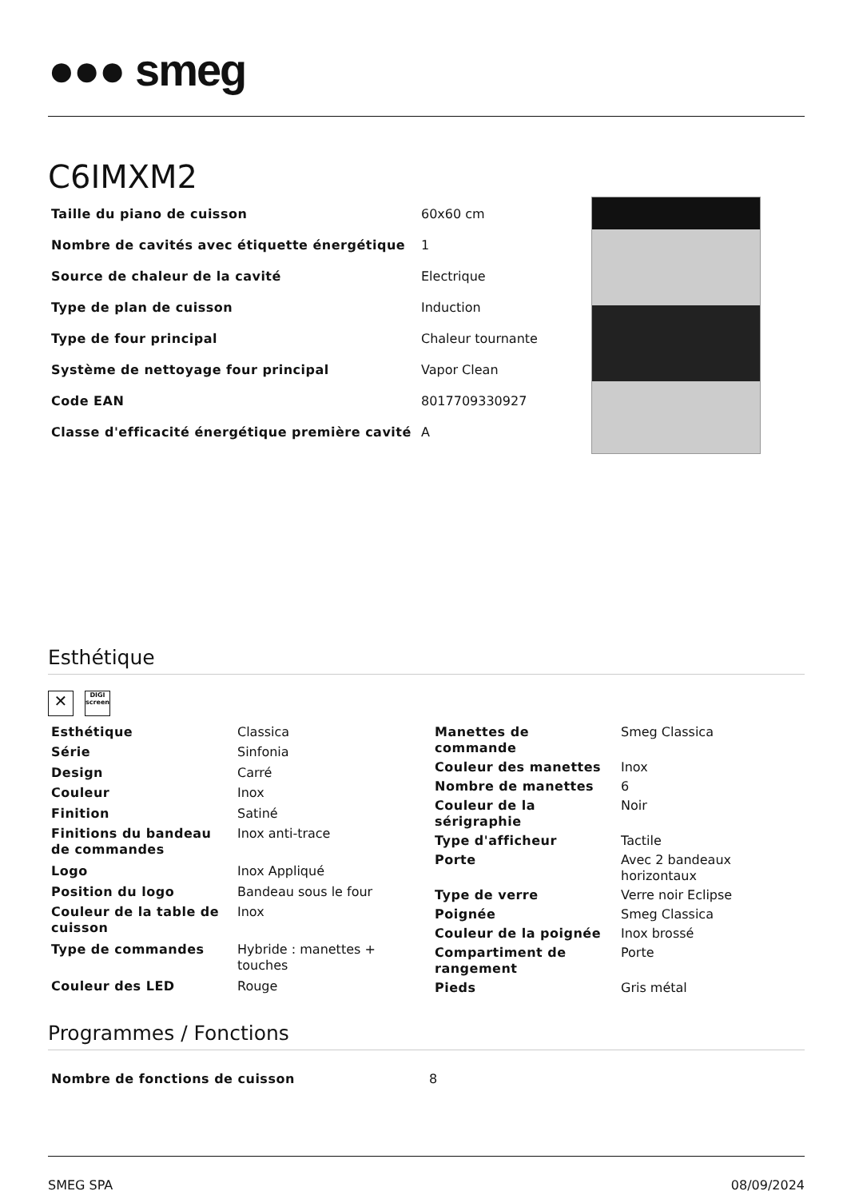●●● smeg
C6IMXM2
| Taille du piano de cuisson | 60x60 cm |
| Nombre de cavités avec étiquette énergétique | 1 |
| Source de chaleur de la cavité | Electrique |
| Type de plan de cuisson | Induction |
| Type de four principal | Chaleur tournante |
| Système de nettoyage four principal | Vapor Clean |
| Code EAN | 8017709330927 |
| Classe d'efficacité énergétique première cavité | A |
Esthétique
✕
DIGI
screen
| Esthétique | Classica |
| Série | Sinfonia |
| Design | Carré |
| Couleur | Inox |
| Finition | Satiné |
| Finitions du bandeau de commandes | Inox anti-trace |
| Logo | Inox Appliqué |
| Position du logo | Bandeau sous le four |
| Couleur de la table de cuisson | Inox |
| Type de commandes | Hybride : manettes + touches |
| Couleur des LED | Rouge |
| Manettes de commande | Smeg Classica |
| Couleur des manettes | Inox |
| Nombre de manettes | 6 |
| Couleur de la sérigraphie | Noir |
| Type d'afficheur | Tactile |
| Porte | Avec 2 bandeaux horizontaux |
| Type de verre | Verre noir Eclipse |
| Poignée | Smeg Classica |
| Couleur de la poignée | Inox brossé |
| Compartiment de rangement | Porte |
| Pieds | Gris métal |
Programmes / Fonctions
| Nombre de fonctions de cuisson | 8 |
SMEG SPA 08/09/2024